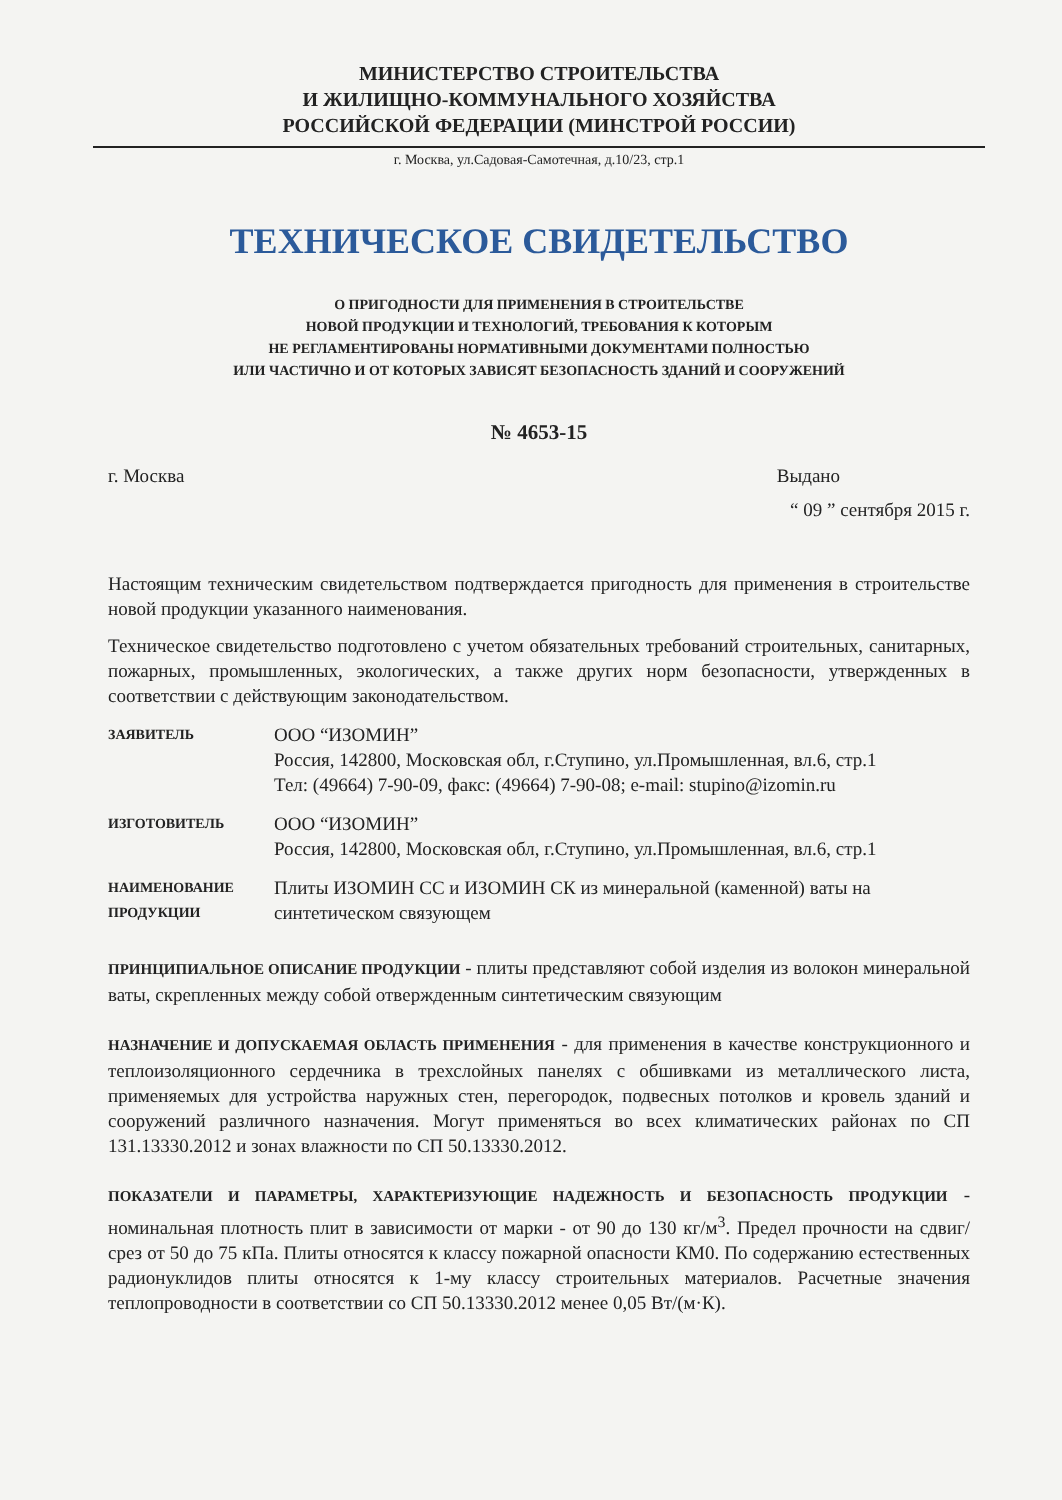МИНИСТЕРСТВО СТРОИТЕЛЬСТВА
И ЖИЛИЩНО-КОММУНАЛЬНОГО ХОЗЯЙСТВА
РОССИЙСКОЙ ФЕДЕРАЦИИ (МИНСТРОЙ РОССИИ)
г. Москва, ул.Садовая-Самотечная, д.10/23, стр.1
ТЕХНИЧЕСКОЕ СВИДЕТЕЛЬСТВО
О ПРИГОДНОСТИ ДЛЯ ПРИМЕНЕНИЯ В СТРОИТЕЛЬСТВЕ
НОВОЙ ПРОДУКЦИИ И ТЕХНОЛОГИЙ, ТРЕБОВАНИЯ К КОТОРЫМ
НЕ РЕГЛАМЕНТИРОВАНЫ НОРМАТИВНЫМИ ДОКУМЕНТАМИ ПОЛНОСТЬЮ
ИЛИ ЧАСТИЧНО И ОТ КОТОРЫХ ЗАВИСЯТ БЕЗОПАСНОСТЬ ЗДАНИЙ И СООРУЖЕНИЙ
№ 4653-15
г. Москва Выдано
“ 09 ” сентября 2015 г.
Настоящим техническим свидетельством подтверждается пригодность для применения в строительстве новой продукции указанного наименования.
Техническое свидетельство подготовлено с учетом обязательных требований строительных, санитарных, пожарных, промышленных, экологических, а также других норм безопасности, утвержденных в соответствии с действующим законодательством.
ЗАЯВИТЕЛЬ
ООО “ИЗОМИН”
Россия, 142800, Московская обл, г.Ступино, ул.Промышленная, вл.6, стр.1
Тел: (49664) 7-90-09, факс: (49664) 7-90-08; e-mail: stupino@izomin.ru
ИЗГОТОВИТЕЛЬ
ООО “ИЗОМИН”
Россия, 142800, Московская обл, г.Ступино, ул.Промышленная, вл.6, стр.1
НАИМЕНОВАНИЕ
ПРОДУКЦИИ
Плиты ИЗОМИН СС и ИЗОМИН СК из минеральной (каменной) ваты на синтетическом связующем
ПРИНЦИПИАЛЬНОЕ ОПИСАНИЕ ПРОДУКЦИИ - плиты представляют собой изделия из волокон минеральной ваты, скрепленных между собой отвержденным синтетическим связующим
НАЗНАЧЕНИЕ И ДОПУСКАЕМАЯ ОБЛАСТЬ ПРИМЕНЕНИЯ - для применения в качестве конструкционного и теплоизоляционного сердечника в трехслойных панелях с обшивками из металлического листа, применяемых для устройства наружных стен, перегородок, подвесных потолков и кровель зданий и сооружений различного назначения. Могут применяться во всех климатических районах по СП 131.13330.2012 и зонах влажности по СП 50.13330.2012.
ПОКАЗАТЕЛИ И ПАРАМЕТРЫ, ХАРАКТЕРИЗУЮЩИЕ НАДЕЖНОСТЬ И БЕЗОПАСНОСТЬ ПРОДУКЦИИ - номинальная плотность плит в зависимости от марки - от 90 до 130 кг/м<sup>3</sup>. Предел прочности на сдвиг/срез от 50 до 75 кПа. Плиты относятся к классу пожарной опасности КМ0. По содержанию естественных радионуклидов плиты относятся к 1-му классу строительных материалов. Расчетные значения теплопроводности в соответствии со СП 50.13330.2012 менее 0,05 Вт/(м·К).